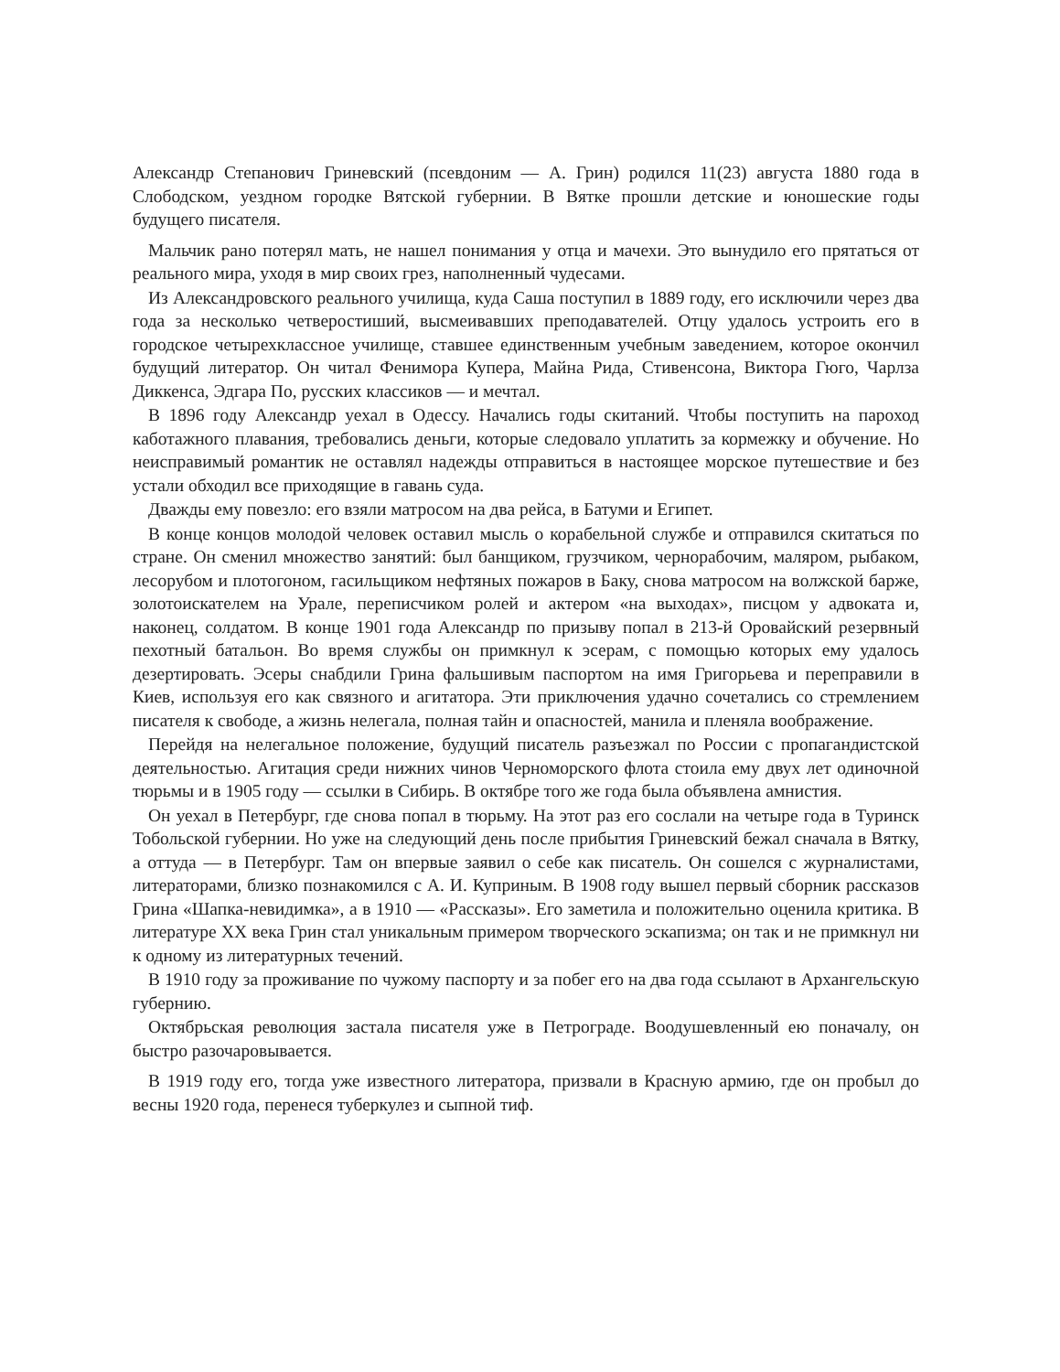Александр Степанович Гриневский (псевдоним — А. Грин) родился 11(23) августа 1880 года в Слободском, уездном городке Вятской губернии. В Вятке прошли детские и юношеские годы будущего писателя.
Мальчик рано потерял мать, не нашел понимания у отца и мачехи. Это вынудило его прятаться от реального мира, уходя в мир своих грез, наполненный чудесами.
Из Александровского реального училища, куда Саша поступил в 1889 году, его исключили через два года за несколько четверостиший, высмеивавших преподавателей. Отцу удалось устроить его в городское четырехклассное училище, ставшее единственным учебным заведением, которое окончил будущий литератор. Он читал Фенимора Купера, Майна Рида, Стивенсона, Виктора Гюго, Чарлза Диккенса, Эдгара По, русских классиков — и мечтал.
В 1896 году Александр уехал в Одессу. Начались годы скитаний. Чтобы поступить на пароход каботажного плавания, требовались деньги, которые следовало уплатить за кормежку и обучение. Но неисправимый романтик не оставлял надежды отправиться в настоящее морское путешествие и без устали обходил все приходящие в гавань суда.
Дважды ему повезло: его взяли матросом на два рейса, в Батуми и Египет.
В конце концов молодой человек оставил мысль о корабельной службе и отправился скитаться по стране. Он сменил множество занятий: был банщиком, грузчиком, чернорабочим, маляром, рыбаком, лесорубом и плотогоном, гасильщиком нефтяных пожаров в Баку, снова матросом на волжской барже, золотоискателем на Урале, переписчиком ролей и актером «на выходах», писцом у адвоката и, наконец, солдатом. В конце 1901 года Александр по призыву попал в 213-й Оровайский резервный пехотный батальон. Во время службы он примкнул к эсерам, с помощью которых ему удалось дезертировать. Эсеры снабдили Грина фальшивым паспортом на имя Григорьева и переправили в Киев, используя его как связного и агитатора. Эти приключения удачно сочетались со стремлением писателя к свободе, а жизнь нелегала, полная тайн и опасностей, манила и пленяла воображение.
Перейдя на нелегальное положение, будущий писатель разъезжал по России с пропагандистской деятельностью. Агитация среди нижних чинов Черноморского флота стоила ему двух лет одиночной тюрьмы и в 1905 году — ссылки в Сибирь. В октябре того же года была объявлена амнистия.
Он уехал в Петербург, где снова попал в тюрьму. На этот раз его сослали на четыре года в Туринск Тобольской губернии. Но уже на следующий день после прибытия Гриневский бежал сначала в Вятку, а оттуда — в Петербург. Там он впервые заявил о себе как писатель. Он сошелся с журналистами, литераторами, близко познакомился с А. И. Куприным. В 1908 году вышел первый сборник рассказов Грина «Шапка-невидимка», а в 1910 — «Рассказы». Его заметила и положительно оценила критика. В литературе XX века Грин стал уникальным примером творческого эскапизма; он так и не примкнул ни к одному из литературных течений.
В 1910 году за проживание по чужому паспорту и за побег его на два года ссылают в Архангельскую губернию.
Октябрьская революция застала писателя уже в Петрограде. Воодушевленный ею поначалу, он быстро разочаровывается.
В 1919 году его, тогда уже известного литератора, призвали в Красную армию, где он пробыл до весны 1920 года, перенеся туберкулез и сыпной тиф.